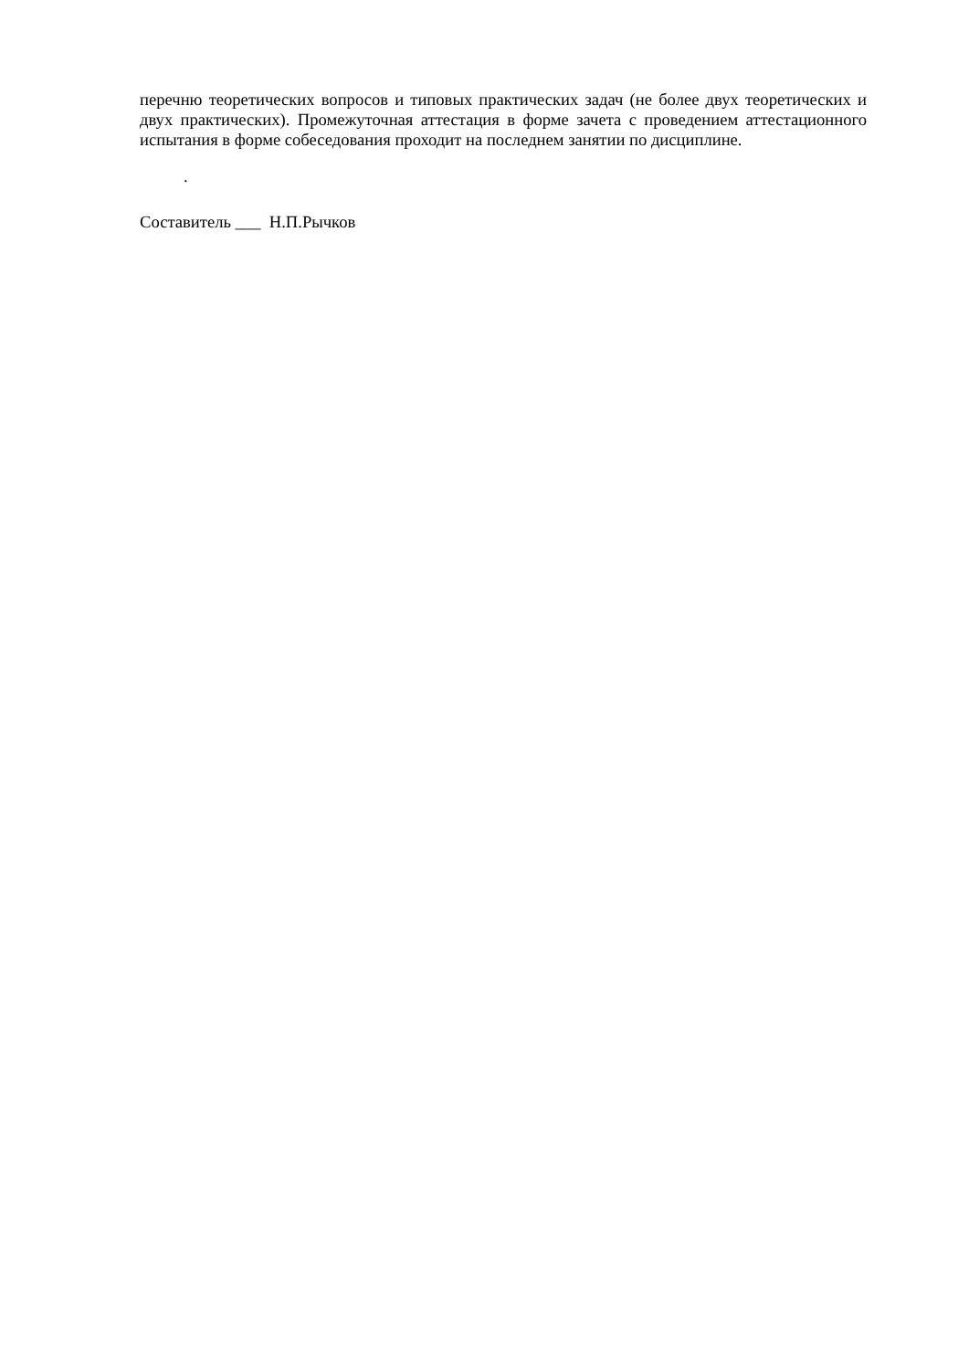перечню теоретических вопросов и типовых практических задач (не более двух теоретических и двух практических). Промежуточная аттестация в форме зачета с проведением аттестационного испытания в форме собеседования проходит на последнем занятии по дисциплине.
.
Составитель ___ Н.П.Рычков